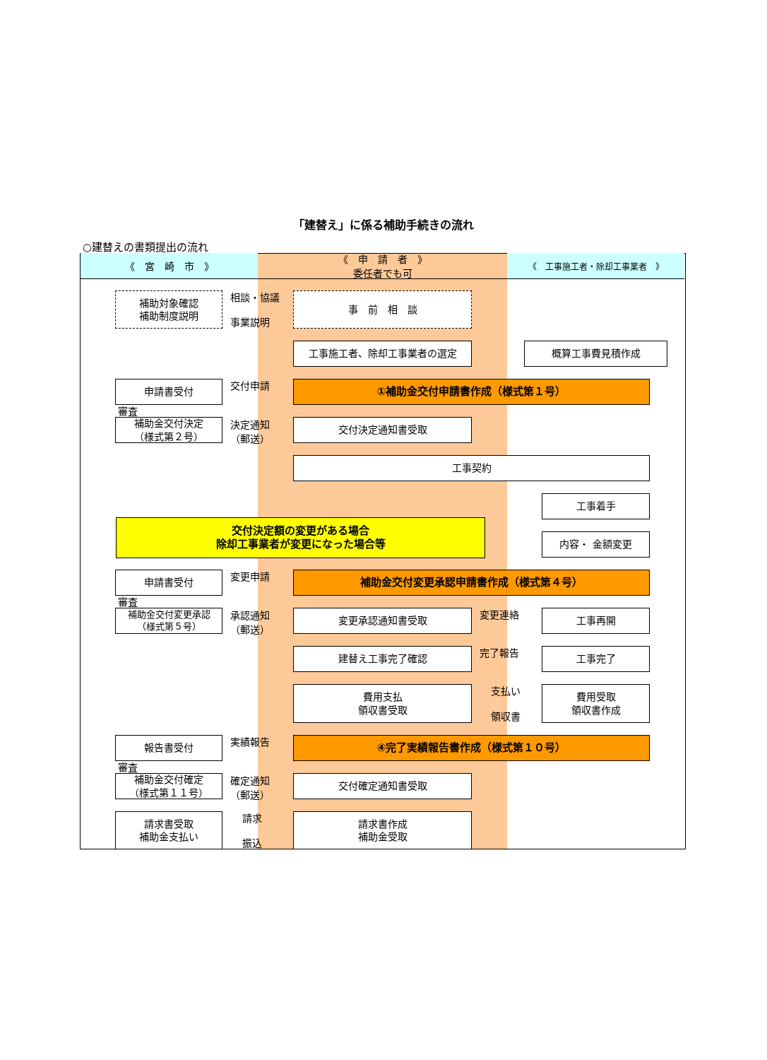「建替え」に係る補助手続きの流れ
○建替えの書類提出の流れ
《　宮　崎　市　》
《　申　請　者　》
委任者でも可
《　工事施工者・除却工事業者　》
補助対象確認
補助制度説明
相談・協議
事業説明
事　前　相　談
工事施工者、除却工事業者の選定 概算工事費見積作成
申請書受付 交付申請 ①補助金交付申請書作成（様式第１号）
審査
補助金交付決定
（様式第２号）
決定通知
（郵送）
交付決定通知書受取
工事契約
工事着手
交付決定額の変更がある場合
除却工事業者が変更になった場合等
内容・ 金額変更
申請書受付 変更申請 補助金交付変更承認申請書作成（様式第４号）
審査
補助金交付変更承認
（様式第５号）
承認通知
（郵送）
変更承認通知書受取 変更連絡 工事再開
建替え工事完了確認 完了報告 工事完了
費用支払
領収書受取
支払い
領収書
費用受取
領収書作成
報告書受付 実績報告 ④完了実績報告書作成（様式第１０号）
審査
補助金交付確定
（様式第１１号）
確定通知
（郵送）
交付確定通知書受取
請求書受取
補助金支払い
請求
振込
請求書作成
補助金受取